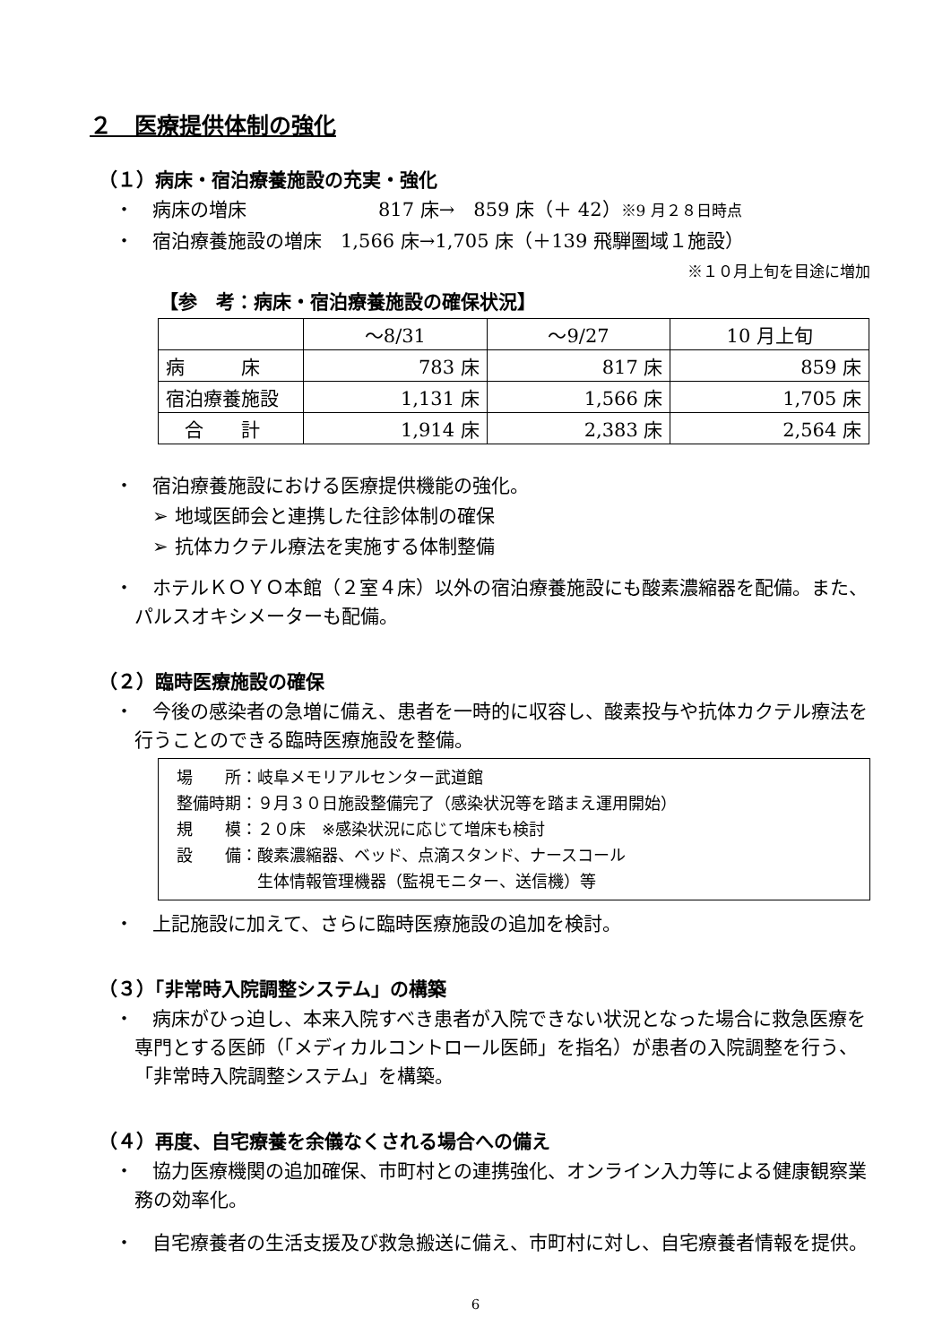２　医療提供体制の強化
（１）病床・宿泊療養施設の充実・強化
・　病床の増床　　　　　　　817 床→　859 床（＋ 42）※9 月２８日時点
・　宿泊療養施設の増床　1,566 床→1,705 床（＋139 飛騨圏域１施設）
※１０月上旬を目途に増加
【参　考：病床・宿泊療養施設の確保状況】
| | ～8/31 | ～9/27 | 10 月上旬 |
| 病 床 | 783 床 | 817 床 | 859 床 |
| 宿泊療養施設 | 1,131 床 | 1,566 床 | 1,705 床 |
| 合 計 | 1,914 床 | 2,383 床 | 2,564 床 |
・　宿泊療養施設における医療提供機能の強化。
➢ 地域医師会と連携した往診体制の確保
➢ 抗体カクテル療法を実施する体制整備
・　ホテルＫＯＹＯ本館（２室４床）以外の宿泊療養施設にも酸素濃縮器を配備。また、パルスオキシメーターも配備。
（２）臨時医療施設の確保
・　今後の感染者の急増に備え、患者を一時的に収容し、酸素投与や抗体カクテル療法を行うことのできる臨時医療施設を整備。
場　　所：岐阜メモリアルセンター武道館
整備時期：９月３０日施設整備完了（感染状況等を踏まえ運用開始）
規　　模：２０床　※感染状況に応じて増床も検討
設　　備：酸素濃縮器、ベッド、点滴スタンド、ナースコール
　　　　　生体情報管理機器（監視モニター、送信機）等
・　上記施設に加えて、さらに臨時医療施設の追加を検討。
（３）「非常時入院調整システム」の構築
・　病床がひっ迫し、本来入院すべき患者が入院できない状況となった場合に救急医療を専門とする医師（「メディカルコントロール医師」を指名）が患者の入院調整を行う、「非常時入院調整システム」を構築。
（４）再度、自宅療養を余儀なくされる場合への備え
・　協力医療機関の追加確保、市町村との連携強化、オンライン入力等による健康観察業務の効率化。
・　自宅療養者の生活支援及び救急搬送に備え、市町村に対し、自宅療養者情報を提供。
6